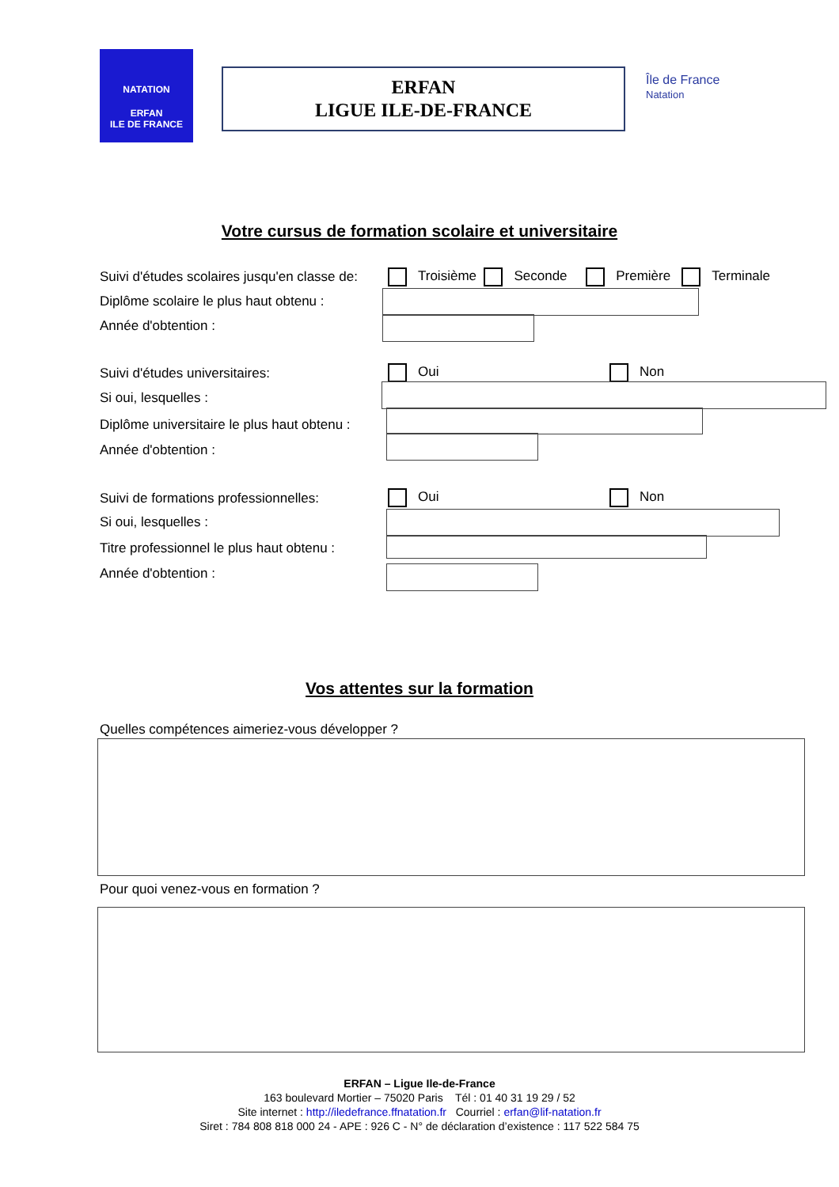NATATION
ERFAN
ILE DE FRANCE
ERFAN
LIGUE ILE-DE-FRANCE
Île de France
Natation
Votre cursus de formation scolaire et universitaire
Suivi d'études scolaires jusqu'en classe de:
Troisième Seconde Première Terminale
Diplôme scolaire le plus haut obtenu :
Année d'obtention :
Suivi d'études universitaires: Oui Non
Si oui, lesquelles :
Diplôme universitaire le plus haut obtenu :
Année d'obtention :
Suivi de formations professionnelles:
Oui Non
Si oui, lesquelles :
Titre professionnel le plus haut obtenu :
Année d'obtention :
Vos attentes sur la formation
Quelles compétences aimeriez-vous développer ?
Pour quoi venez-vous en formation ?
ERFAN – Ligue Ile-de-France
163 boulevard Mortier – 75020 Paris Tél : 01 40 31 19 29 / 52
Site internet : http://iledefrance.ffnatation.fr Courriel : erfan@lif-natation.fr
Siret : 784 808 818 000 24 - APE : 926 C - N° de déclaration d’existence : 117 522 584 75